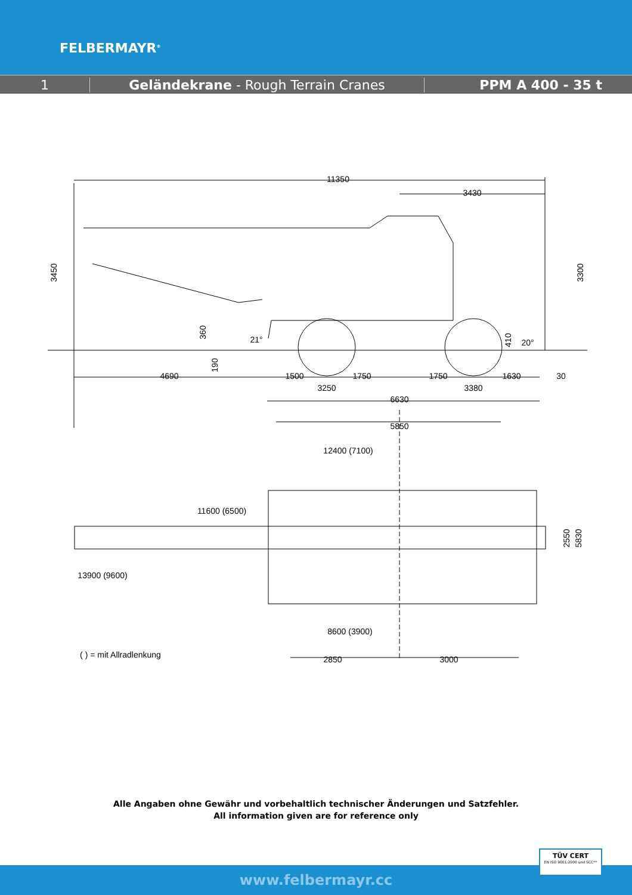FELBERMAYR<sup>®</sup>
1 Geländekrane - Rough Terrain Cranes PPM A 400 - 35 t
11350
3430
3450
3300
360
190
21°
410
20°
4690
1500
1750
1750
1630
30
3250
3380
6630
5850
12400 (7100)
11600 (6500)
13900 (9600)
8600 (3900)
2550
5830
( ) = mit Allradlenkung
2850
3000
Alle Angaben ohne Gewähr und vorbehaltlich technischer Änderungen und Satzfehler.
All information given are for reference only
www.felbermayr.cc
TÜV CERT
EN ISO 9001:2000 und SCC**